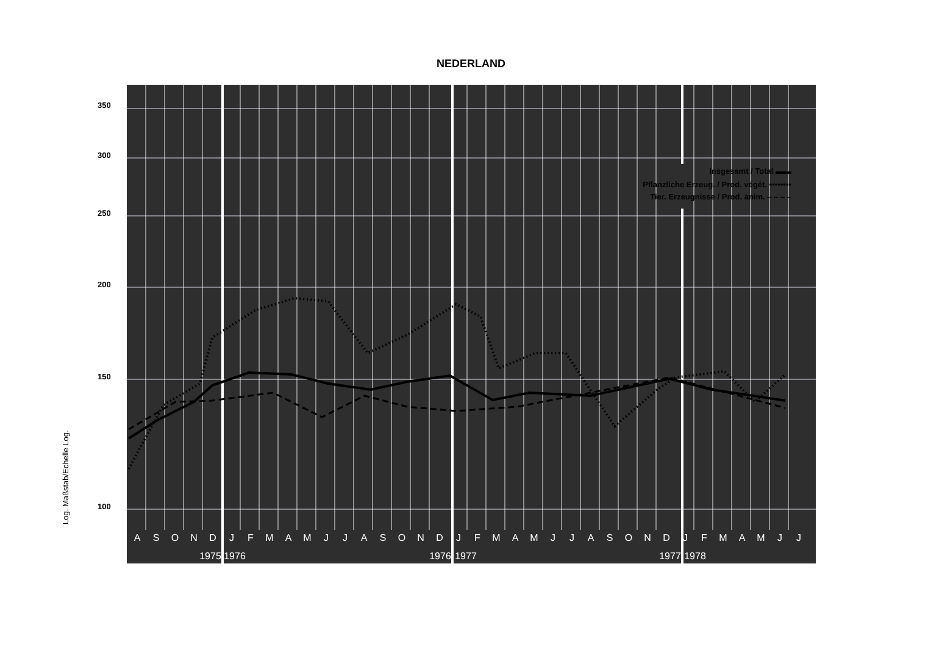NEDERLAND
Log. Maßstab/Echelle Log.
Insgesamt / Total ▬▬
Pflanzliche Erzeug. / Prod. végét. ••••••••
Tier. Erzeugnisse / Prod. anim. ‒ ‒ ‒ ‒
A
S
O
N
D
J
F
M
A
M
J
J
A
S
O
N
D
J
F
M
A
M
J
J
A
S
O
N
D
J
F
M
A
M
J
J
1975
1976
1976
1977
1977
1978
350
300
250
200
150
100